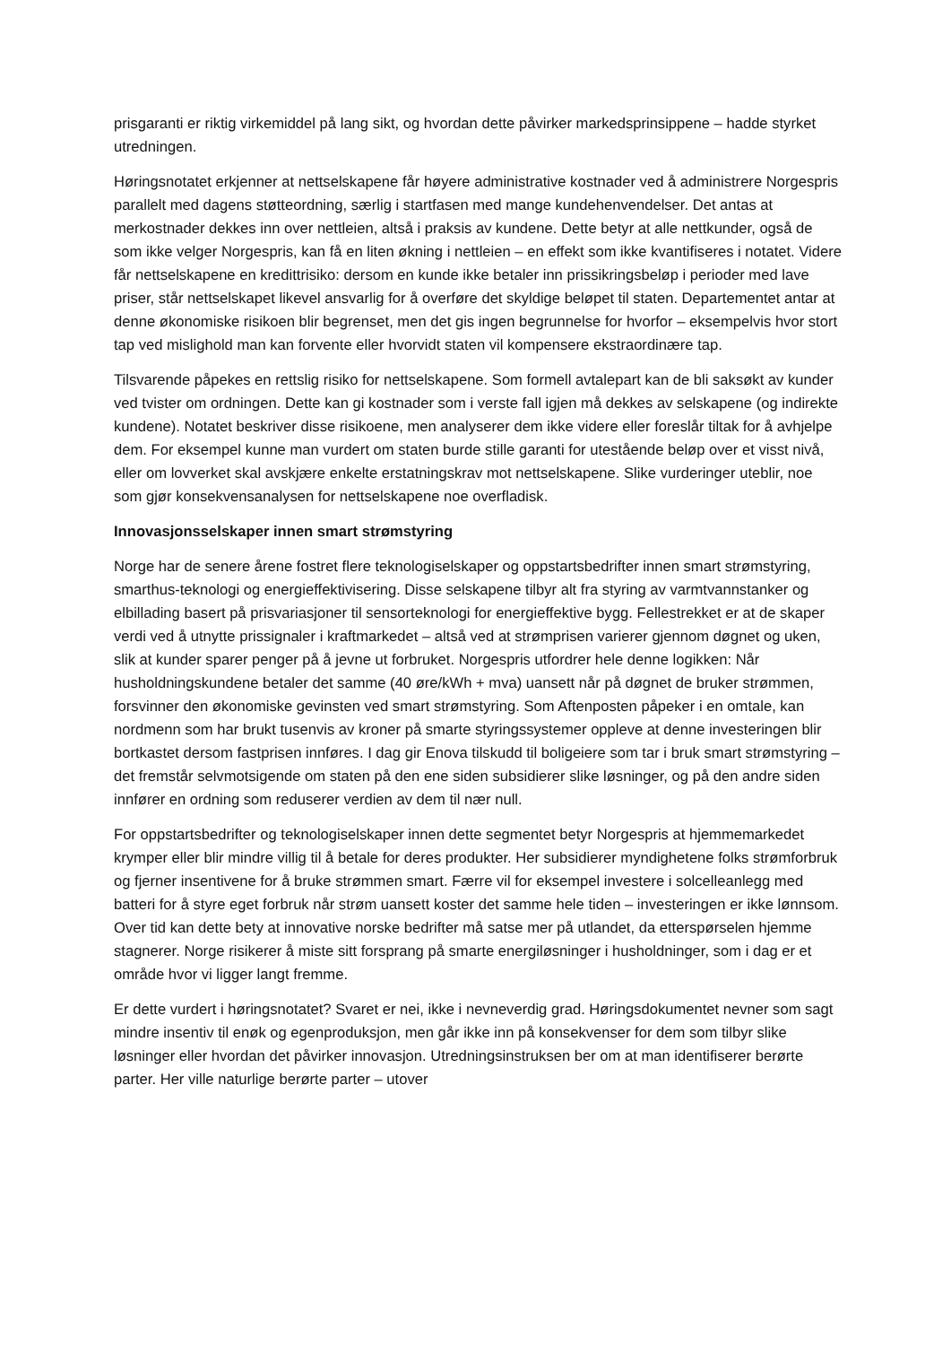prisgaranti er riktig virkemiddel på lang sikt, og hvordan dette påvirker markedsprinsippene – hadde styrket utredningen.
Høringsnotatet erkjenner at nettselskapene får høyere administrative kostnader ved å administrere Norgespris parallelt med dagens støtteordning, særlig i startfasen med mange kundehenvendelser. Det antas at merkostnader dekkes inn over nettleien, altså i praksis av kundene. Dette betyr at alle nettkunder, også de som ikke velger Norgespris, kan få en liten økning i nettleien – en effekt som ikke kvantifiseres i notatet. Videre får nettselskapene en kredittrisiko: dersom en kunde ikke betaler inn prissikringsbeløp i perioder med lave priser, står nettselskapet likevel ansvarlig for å overføre det skyldige beløpet til staten. Departementet antar at denne økonomiske risikoen blir begrenset, men det gis ingen begrunnelse for hvorfor – eksempelvis hvor stort tap ved mislighold man kan forvente eller hvorvidt staten vil kompensere ekstraordinære tap.
Tilsvarende påpekes en rettslig risiko for nettselskapene. Som formell avtalepart kan de bli saksøkt av kunder ved tvister om ordningen. Dette kan gi kostnader som i verste fall igjen må dekkes av selskapene (og indirekte kundene). Notatet beskriver disse risikoene, men analyserer dem ikke videre eller foreslår tiltak for å avhjelpe dem. For eksempel kunne man vurdert om staten burde stille garanti for utestående beløp over et visst nivå, eller om lovverket skal avskjære enkelte erstatningskrav mot nettselskapene. Slike vurderinger uteblir, noe som gjør konsekvensanalysen for nettselskapene noe overfladisk.
Innovasjonsselskaper innen smart strømstyring
Norge har de senere årene fostret flere teknologiselskaper og oppstartsbedrifter innen smart strømstyring, smarthus-teknologi og energieffektivisering. Disse selskapene tilbyr alt fra styring av varmtvannstanker og elbillading basert på prisvariasjoner til sensorteknologi for energieffektive bygg. Fellestrekket er at de skaper verdi ved å utnytte prissignaler i kraftmarkedet – altså ved at strømprisen varierer gjennom døgnet og uken, slik at kunder sparer penger på å jevne ut forbruket. Norgespris utfordrer hele denne logikken: Når husholdningskundene betaler det samme (40 øre/kWh + mva) uansett når på døgnet de bruker strømmen, forsvinner den økonomiske gevinsten ved smart strømstyring. Som Aftenposten påpeker i en omtale, kan nordmenn som har brukt tusenvis av kroner på smarte styringssystemer oppleve at denne investeringen blir bortkastet dersom fastprisen innføres. I dag gir Enova tilskudd til boligeiere som tar i bruk smart strømstyring – det fremstår selvmotsigende om staten på den ene siden subsidierer slike løsninger, og på den andre siden innfører en ordning som reduserer verdien av dem til nær null.
For oppstartsbedrifter og teknologiselskaper innen dette segmentet betyr Norgespris at hjemmemarkedet krymper eller blir mindre villig til å betale for deres produkter. Her subsidierer myndighetene folks strømforbruk og fjerner insentivene for å bruke strømmen smart. Færre vil for eksempel investere i solcelleanlegg med batteri for å styre eget forbruk når strøm uansett koster det samme hele tiden – investeringen er ikke lønnsom. Over tid kan dette bety at innovative norske bedrifter må satse mer på utlandet, da etterspørselen hjemme stagnerer. Norge risikerer å miste sitt forsprang på smarte energiløsninger i husholdninger, som i dag er et område hvor vi ligger langt fremme.
Er dette vurdert i høringsnotatet? Svaret er nei, ikke i nevneverdig grad. Høringsdokumentet nevner som sagt mindre insentiv til enøk og egenproduksjon, men går ikke inn på konsekvenser for dem som tilbyr slike løsninger eller hvordan det påvirker innovasjon. Utredningsinstruksen ber om at man identifiserer berørte parter. Her ville naturlige berørte parter – utover